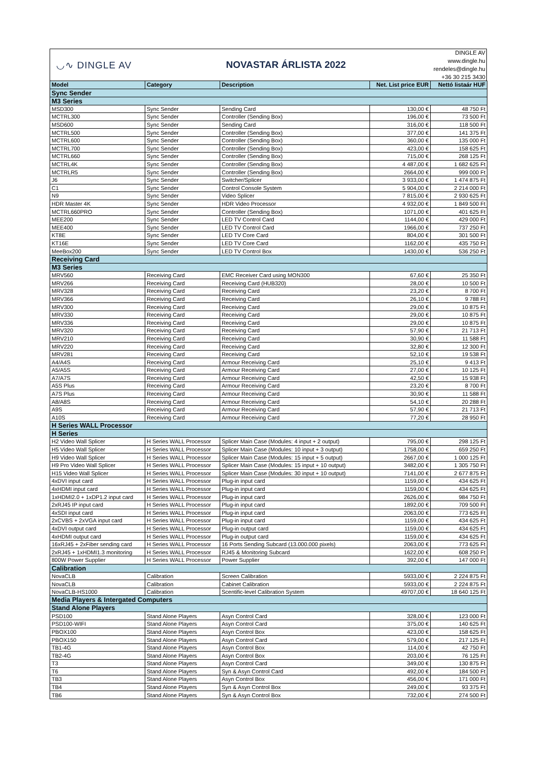◡∿ DINGLE AV NOVASTAR ÁRLISTA 2022
DINGLE AV
www.dingle.hu
rendeles@dingle.hu
+36 30 215 3430
| Model | Category | Description | Net. List price EUR | Nettó listaár HUF |
| --- | --- | --- | --- | --- |
| Sync Sender | | | | |
| M3 Series | | | | |
| MSD300 | Sync Sender | Sending Card | 130,00 € | 48 750 Ft |
| MCTRL300 | Sync Sender | Controller (Sending Box) | 196,00 € | 73 500 Ft |
| MSD600 | Sync Sender | Sending Card | 316,00 € | 118 500 Ft |
| MCTRL500 | Sync Sender | Controller (Sending Box) | 377,00 € | 141 375 Ft |
| MCTRL600 | Sync Sender | Controller (Sending Box) | 360,00 € | 135 000 Ft |
| MCTRL700 | Sync Sender | Controller (Sending Box) | 423,00 € | 158 625 Ft |
| MCTRL660 | Sync Sender | Controller (Sending Box) | 715,00 € | 268 125 Ft |
| MCTRL4K | Sync Sender | Controller (Sending Box) | 4 487,00 € | 1 682 625 Ft |
| MCTRLR5 | Sync Sender | Controller (Sending Box) | 2664,00 € | 999 000 Ft |
| J6 | Sync Sender | Switcher/Splicer | 3 933,00 € | 1 474 875 Ft |
| C1 | Sync Sender | Control Console System | 5 904,00 € | 2 214 000 Ft |
| N9 | Sync Sender | Video Splicer | 7 815,00 € | 2 930 625 Ft |
| HDR Master 4K | Sync Sender | HDR Video Processor | 4 932,00 € | 1 849 500 Ft |
| MCTRL660PRO | Sync Sender | Controller (Sending Box) | 1071,00 € | 401 625 Ft |
| MEE200 | Sync Sender | LED TV Control Card | 1144,00 € | 429 000 Ft |
| MEE400 | Sync Sender | LED TV Control Card | 1966,00 € | 737 250 Ft |
| KT8E | Sync Sender | LED TV Core Card | 804,00 € | 301 500 Ft |
| KT16E | Sync Sender | LED TV Core Card | 1162,00 € | 435 750 Ft |
| MeeBox200 | Sync Sender | LED TV Control Box | 1430,00 € | 536 250 Ft |
| Receiving Card | | | | |
| M3 Series | | | | |
| MRV560 | Receiving Card | EMC Receiver Card using MON300 | 67,60 € | 25 350 Ft |
| MRV266 | Receiving Card | Receiving Card (HUB320) | 28,00 € | 10 500 Ft |
| MRV328 | Receiving Card | Receiving Card | 23,20 € | 8 700 Ft |
| MRV366 | Receiving Card | Receiving Card | 26,10 € | 9 788 Ft |
| MRV300 | Receiving Card | Receiving Card | 29,00 € | 10 875 Ft |
| MRV330 | Receiving Card | Receiving Card | 29,00 € | 10 875 Ft |
| MRV336 | Receiving Card | Receiving Card | 29,00 € | 10 875 Ft |
| MRV320 | Receiving Card | Receiving Card | 57,90 € | 21 713 Ft |
| MRV210 | Receiving Card | Receiving Card | 30,90 € | 11 588 Ft |
| MRV220 | Receiving Card | Receiving Card | 32,80 € | 12 300 Ft |
| MRV281 | Receiving Card | Receiving Card | 52,10 € | 19 538 Ft |
| A4/A4S | Receiving Card | Armour Receiving Card | 25,10 € | 9 413 Ft |
| A5/A5S | Receiving Card | Armour Receiving Card | 27,00 € | 10 125 Ft |
| A7/A7S | Receiving Card | Armour Receiving Card | 42,50 € | 15 938 Ft |
| A5S Plus | Receiving Card | Armour Receiving Card | 23,20 € | 8 700 Ft |
| A7S Plus | Receiving Card | Armour Receiving Card | 30,90 € | 11 588 Ft |
| A8/A8S | Receiving Card | Armour Receiving Card | 54,10 € | 20 288 Ft |
| A9S | Receiving Card | Armour Receiving Card | 57,90 € | 21 713 Ft |
| A10S | Receiving Card | Armour Receiving Card | 77,20 € | 28 950 Ft |
| H Series WALL Processor | | | | |
| H Series | | | | |
| H2 Video Wall Splicer | H Series WALL Processor | Splicer Main Case (Modules: 4 input + 2 output) | 795,00 € | 298 125 Ft |
| H5 Video Wall Splicer | H Series WALL Processor | Splicer Main Case (Modules: 10 input + 3 output) | 1758,00 € | 659 250 Ft |
| H9 Video Wall Splicer | H Series WALL Processor | Splicer Main Case (Modules: 15 input + 5 output) | 2667,00 € | 1 000 125 Ft |
| H9 Pro Video Wall Splicer | H Series WALL Processor | Splicer Main Case (Modules: 15 input + 10 output) | 3482,00 € | 1 305 750 Ft |
| H15 Video Wall Splicer | H Series WALL Processor | Splicer Main Case (Modules: 30 input + 10 output) | 7141,00 € | 2 677 875 Ft |
| 4xDVI input card | H Series WALL Processor | Plug-in input card | 1159,00 € | 434 625 Ft |
| 4xHDMI input card | H Series WALL Processor | Plug-in input card | 1159,00 € | 434 625 Ft |
| 1xHDMI2.0 + 1xDP1.2 input card | H Series WALL Processor | Plug-in input card | 2626,00 € | 984 750 Ft |
| 2xRJ45 IP input card | H Series WALL Processor | Plug-in input card | 1892,00 € | 709 500 Ft |
| 4xSDI input card | H Series WALL Processor | Plug-in input card | 2063,00 € | 773 625 Ft |
| 2xCVBS + 2xVGA input card | H Series WALL Processor | Plug-in input card | 1159,00 € | 434 625 Ft |
| 4xDVI output card | H Series WALL Processor | Plug-in output card | 1159,00 € | 434 625 Ft |
| 4xHDMI output card | H Series WALL Processor | Plug-in output card | 1159,00 € | 434 625 Ft |
| 16xRJ45 + 2xFiber sending card | H Series WALL Processor | 16 Ports Sending Subcard (13.000.000 pixels) | 2063,00 € | 773 625 Ft |
| 2xRJ45 + 1xHDMI1.3 monitoring | H Series WALL Processor | RJ45 & Monitoring Subcard | 1622,00 € | 608 250 Ft |
| 800W Power Supplier | H Series WALL Processor | Power Supplier | 392,00 € | 147 000 Ft |
| Calibration | | | | |
| NovaCLB | Calibration | Screen Calibration | 5933,00 € | 2 224 875 Ft |
| NovaCLB | Calibration | Cabinet Calibration | 5933,00 € | 2 224 875 Ft |
| NovaCLB-HS1000 | Calibration | Scentific-level Calibration System | 49707,00 € | 18 640 125 Ft |
| Media Players & Intergated Computers | | | | |
| Stand Alone Players | | | | |
| PSD100 | Stand Alone Players | Asyn Control Card | 328,00 € | 123 000 Ft |
| PSD100-WIFI | Stand Alone Players | Asyn Control Card | 375,00 € | 140 625 Ft |
| PBOX100 | Stand Alone Players | Asyn Control Box | 423,00 € | 158 625 Ft |
| PBOX150 | Stand Alone Players | Asyn Control Card | 579,00 € | 217 125 Ft |
| TB1-4G | Stand Alone Players | Asyn Control Box | 114,00 € | 42 750 Ft |
| TB2-4G | Stand Alone Players | Asyn Control Box | 203,00 € | 76 125 Ft |
| T3 | Stand Alone Players | Asyn Control Card | 349,00 € | 130 875 Ft |
| T6 | Stand Alone Players | Syn & Asyn Control Card | 492,00 € | 184 500 Ft |
| TB3 | Stand Alone Players | Asyn Control Box | 456,00 € | 171 000 Ft |
| TB4 | Stand Alone Players | Syn & Asyn Control Box | 249,00 € | 93 375 Ft |
| TB6 | Stand Alone Players | Syn & Asyn Control Box | 732,00 € | 274 500 Ft |